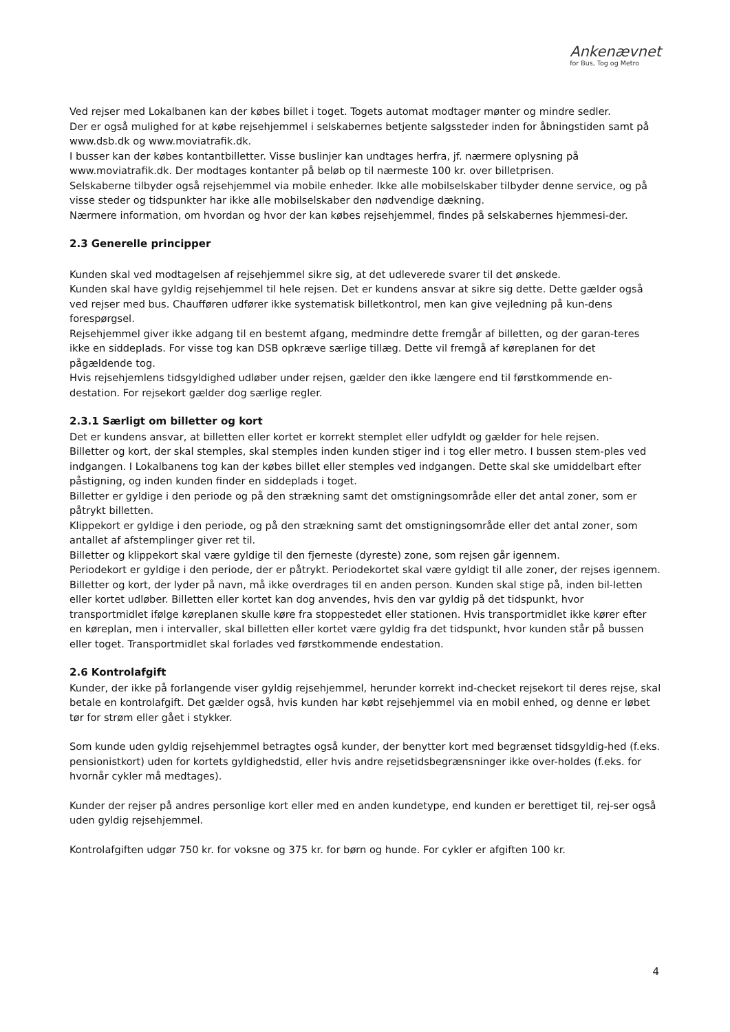Ankenævnet
for Bus, Tog og Metro
Ved rejser med Lokalbanen kan der købes billet i toget. Togets automat modtager mønter og mindre sedler.
Der er også mulighed for at købe rejsehjemmel i selskabernes betjente salgssteder inden for åbningstiden samt på www.dsb.dk og www.moviatrafik.dk.
I busser kan der købes kontantbilletter. Visse buslinjer kan undtages herfra, jf. nærmere oplysning på www.moviatrafik.dk. Der modtages kontanter på beløb op til nærmeste 100 kr. over billetprisen.
Selskaberne tilbyder også rejsehjemmel via mobile enheder. Ikke alle mobilselskaber tilbyder denne service, og på visse steder og tidspunkter har ikke alle mobilselskaber den nødvendige dækning.
Nærmere information, om hvordan og hvor der kan købes rejsehjemmel, findes på selskabernes hjemmesi-der.
2.3 Generelle principper
Kunden skal ved modtagelsen af rejsehjemmel sikre sig, at det udleverede svarer til det ønskede.
Kunden skal have gyldig rejsehjemmel til hele rejsen. Det er kundens ansvar at sikre sig dette. Dette gælder også ved rejser med bus. Chaufføren udfører ikke systematisk billetkontrol, men kan give vejledning på kun-dens forespørgsel.
Rejsehjemmel giver ikke adgang til en bestemt afgang, medmindre dette fremgår af billetten, og der garan-teres ikke en siddeplads. For visse tog kan DSB opkræve særlige tillæg. Dette vil fremgå af køreplanen for det pågældende tog.
Hvis rejsehjemlens tidsgyldighed udløber under rejsen, gælder den ikke længere end til førstkommende en-destation. For rejsekort gælder dog særlige regler.
2.3.1 Særligt om billetter og kort
Det er kundens ansvar, at billetten eller kortet er korrekt stemplet eller udfyldt og gælder for hele rejsen.
Billetter og kort, der skal stemples, skal stemples inden kunden stiger ind i tog eller metro. I bussen stem-ples ved indgangen. I Lokalbanens tog kan der købes billet eller stemples ved indgangen. Dette skal ske umiddelbart efter påstigning, og inden kunden finder en siddeplads i toget.
Billetter er gyldige i den periode og på den strækning samt det omstigningsområde eller det antal zoner, som er påtrykt billetten.
Klippekort er gyldige i den periode, og på den strækning samt det omstigningsområde eller det antal zoner, som antallet af afstemplinger giver ret til.
Billetter og klippekort skal være gyldige til den fjerneste (dyreste) zone, som rejsen går igennem.
Periodekort er gyldige i den periode, der er påtrykt. Periodekortet skal være gyldigt til alle zoner, der rejses igennem.
Billetter og kort, der lyder på navn, må ikke overdrages til en anden person. Kunden skal stige på, inden bil-letten eller kortet udløber. Billetten eller kortet kan dog anvendes, hvis den var gyldig på det tidspunkt, hvor transportmidlet ifølge køreplanen skulle køre fra stoppestedet eller stationen. Hvis transportmidlet ikke kører efter en køreplan, men i intervaller, skal billetten eller kortet være gyldig fra det tidspunkt, hvor kunden står på bussen eller toget. Transportmidlet skal forlades ved førstkommende endestation.
2.6 Kontrolafgift
Kunder, der ikke på forlangende viser gyldig rejsehjemmel, herunder korrekt ind-checket rejsekort til deres rejse, skal betale en kontrolafgift. Det gælder også, hvis kunden har købt rejsehjemmel via en mobil enhed, og denne er løbet tør for strøm eller gået i stykker.
Som kunde uden gyldig rejsehjemmel betragtes også kunder, der benytter kort med begrænset tidsgyldig-hed (f.eks. pensionistkort) uden for kortets gyldighedstid, eller hvis andre rejsetidsbegrænsninger ikke over-holdes (f.eks. for hvornår cykler må medtages).
Kunder der rejser på andres personlige kort eller med en anden kundetype, end kunden er berettiget til, rej-ser også uden gyldig rejsehjemmel.
Kontrolafgiften udgør 750 kr. for voksne og 375 kr. for børn og hunde. For cykler er afgiften 100 kr.
4